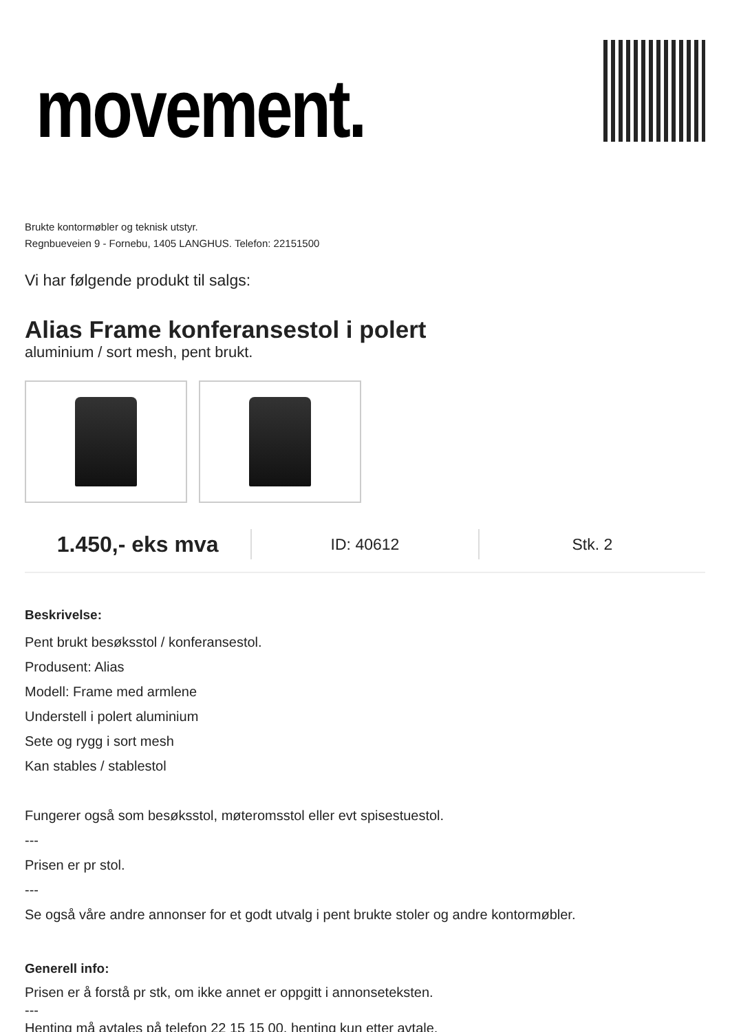movement.
Brukte kontormøbler og teknisk utstyr.
Regnbueveien 9 - Fornebu, 1405 LANGHUS. Telefon: 22151500
Vi har følgende produkt til salgs:
Alias Frame konferansestol i polert
aluminium / sort mesh, pent brukt.
1.450,- eks mva ID: 40612 Stk. 2
Beskrivelse:
Pent brukt besøksstol / konferansestol.
Produsent: Alias
Modell: Frame med armlene
Understell i polert aluminium
Sete og rygg i sort mesh
Kan stables / stablestol
Fungerer også som besøksstol, møteromsstol eller evt spisestuestol.
---
Prisen er pr stol.
---
Se også våre andre annonser for et godt utvalg i pent brukte stoler og andre kontormøbler.
Generell info:
Prisen er å forstå pr stk, om ikke annet er oppgitt i annonseteksten.
---
Henting må avtales på telefon 22 15 15 00, henting kun etter avtale.